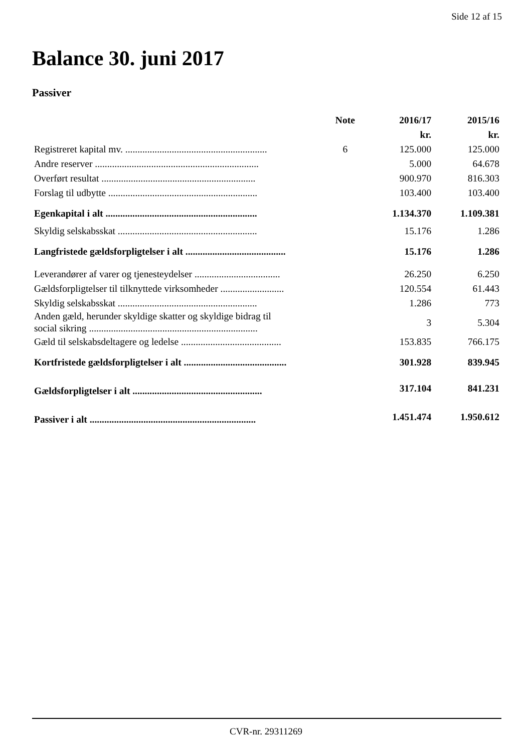Side 12 af 15
Balance 30. juni 2017
Passiver
| | Note | 2016/17 | 2015/16 |
| --- | --- | --- | --- |
| | | kr. | kr. |
| Registreret kapital mv. .......................................................... | 6 | 125.000 | 125.000 |
| Andre reserver ................................................................... | | 5.000 | 64.678 |
| Overført resultat ............................................................... | | 900.970 | 816.303 |
| Forslag til udbytte ............................................................. | | 103.400 | 103.400 |
| Egenkapital i alt .............................................................. | | 1.134.370 | 1.109.381 |
| Skyldig selskabsskat ......................................................... | | 15.176 | 1.286 |
| Langfristede gældsforpligtelser i alt ......................................... | | 15.176 | 1.286 |
| Leverandører af varer og tjenesteydelser ................................... | | 26.250 | 6.250 |
| Gældsforpligtelser til tilknyttede virksomheder .......................... | | 120.554 | 61.443 |
| Skyldig selskabsskat ......................................................... | | 1.286 | 773 |
| Anden gæld, herunder skyldige skatter og skyldige bidrag til social sikring ..................................................................... | | 3 | 5.304 |
| Gæld til selskabsdeltagere og ledelse ......................................... | | 153.835 | 766.175 |
| Kortfristede gældsforpligtelser i alt .......................................... | | 301.928 | 839.945 |
| Gældsforpligtelser i alt ..................................................... | | 317.104 | 841.231 |
| Passiver i alt .................................................................... | | 1.451.474 | 1.950.612 |
CVR-nr. 29311269